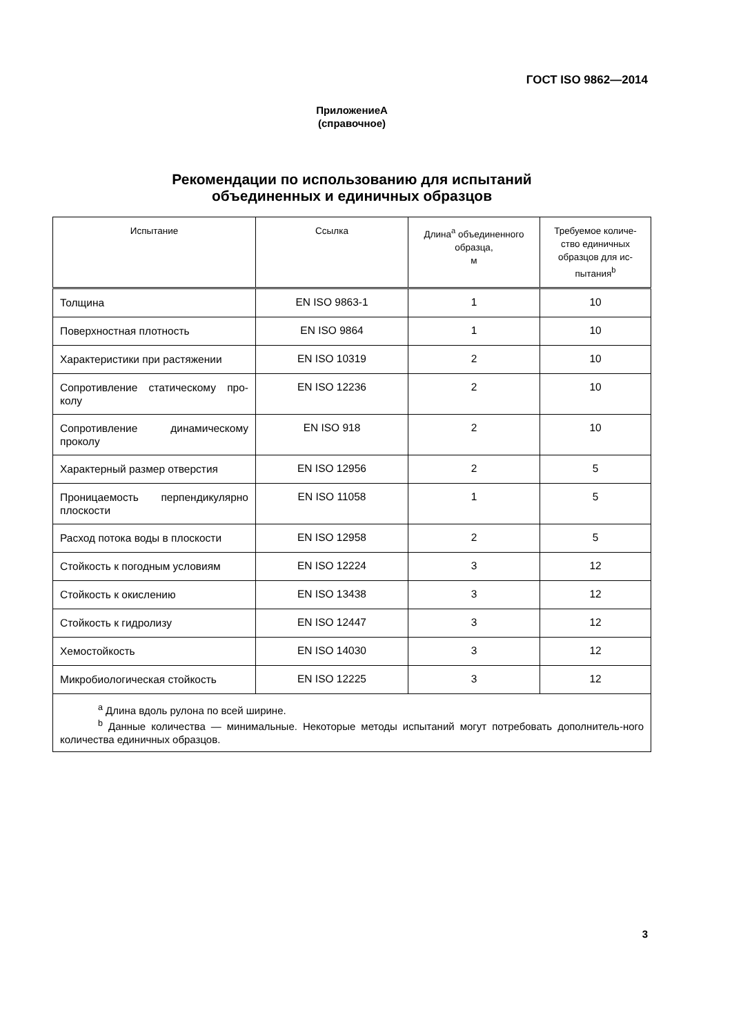ГОСТ ISO 9862—2014
ПриложениеА
(справочное)
Рекомендации по использованию для испытаний
объединенных и единичных образцов
| Испытание | Ссылка | Длина<sup>a</sup> объединенного образца, м | Требуемое количе-ство единичных образцов для ис-пытания<sup>b</sup> |
| --- | --- | --- | --- |
| Толщина | EN ISO 9863-1 | 1 | 10 |
| Поверхностная плотность | EN ISO 9864 | 1 | 10 |
| Характеристики при растяжении | EN ISO 10319 | 2 | 10 |
| Сопротивление статическому про-колу | EN ISO 12236 | 2 | 10 |
| Сопротивление динамическому проколу | EN ISO 918 | 2 | 10 |
| Характерный размер отверстия | EN ISO 12956 | 2 | 5 |
| Проницаемость перпендикулярно плоскости | EN ISO 11058 | 1 | 5 |
| Расход потока воды в плоскости | EN ISO 12958 | 2 | 5 |
| Стойкость к погодным условиям | EN ISO 12224 | 3 | 12 |
| Стойкость к окислению | EN ISO 13438 | 3 | 12 |
| Стойкость к гидролизу | EN ISO 12447 | 3 | 12 |
| Хемостойкость | EN ISO 14030 | 3 | 12 |
| Микробиологическая стойкость | EN ISO 12225 | 3 | 12 |
| <sup>a</sup> Длина вдоль рулона по всей ширине. <sup>b</sup> Данные количества — минимальные. Некоторые методы испытаний могут потребовать дополнитель-ного количества единичных образцов. | | | |
3